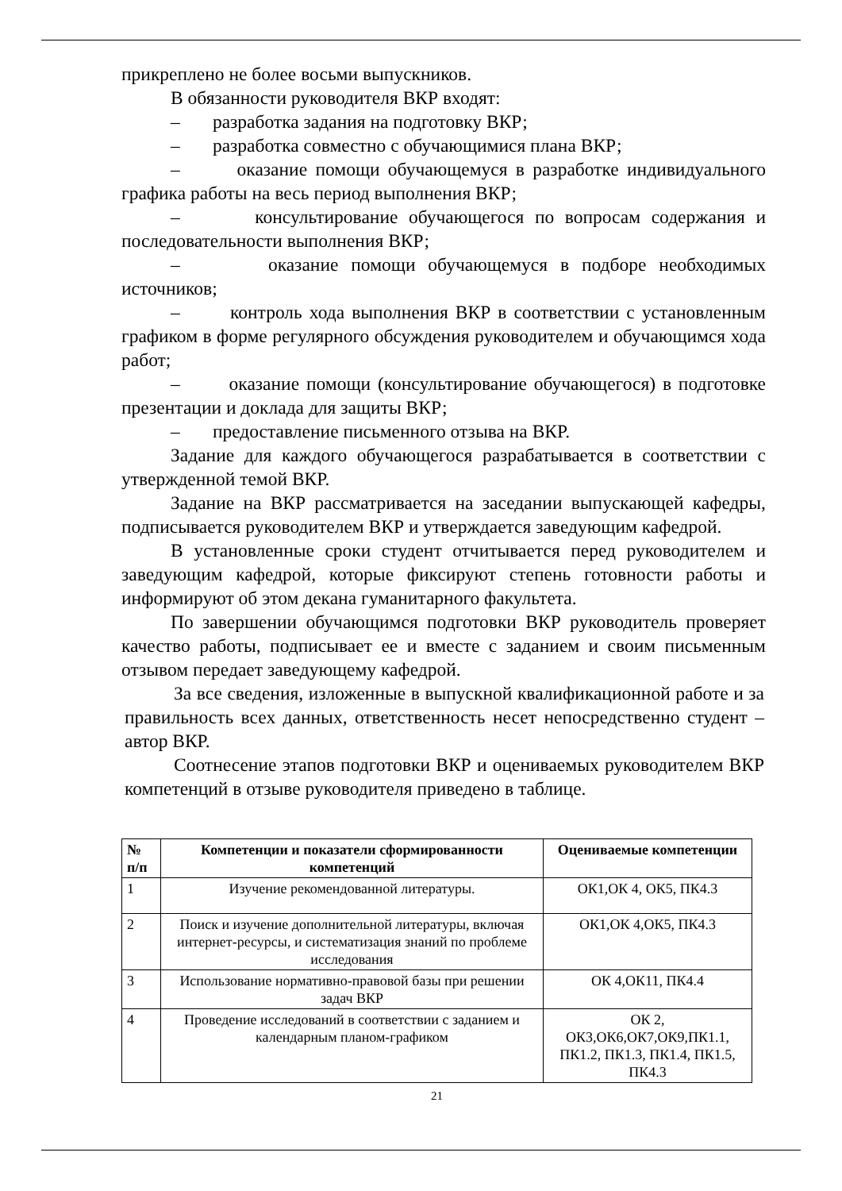прикреплено не более восьми выпускников.
В обязанности руководителя ВКР входят:
– разработка задания на подготовку ВКР;
– разработка совместно с обучающимися плана ВКР;
– оказание помощи обучающемуся в разработке индивидуального графика работы на весь период выполнения ВКР;
– консультирование обучающегося по вопросам содержания и последовательности выполнения ВКР;
– оказание помощи обучающемуся в подборе необходимых источников;
– контроль хода выполнения ВКР в соответствии с установленным графиком в форме регулярного обсуждения руководителем и обучающимся хода работ;
– оказание помощи (консультирование обучающегося) в подготовке презентации и доклада для защиты ВКР;
– предоставление письменного отзыва на ВКР.
Задание для каждого обучающегося разрабатывается в соответствии с утвержденной темой ВКР.
Задание на ВКР рассматривается на заседании выпускающей кафедры, подписывается руководителем ВКР и утверждается заведующим кафедрой.
В установленные сроки студент отчитывается перед руководителем и заведующим кафедрой, которые фиксируют степень готовности работы и информируют об этом декана гуманитарного факультета.
По завершении обучающимся подготовки ВКР руководитель проверяет качество работы, подписывает ее и вместе с заданием и своим письменным отзывом передает заведующему кафедрой.
За все сведения, изложенные в выпускной квалификационной работе и за правильность всех данных, ответственность несет непосредственно студент – автор ВКР.
Соотнесение этапов подготовки ВКР и оцениваемых руководителем ВКР компетенций в отзыве руководителя приведено в таблице.
| № п/п | Компетенции и показатели сформированности компетенций | Оцениваемые компетенции |
| --- | --- | --- |
| 1 | Изучение рекомендованной литературы. | ОК1,ОК 4, ОК5, ПК4.3 |
| 2 | Поиск и изучение дополнительной литературы, включая интернет-ресурсы, и систематизация знаний по проблеме исследования | ОК1,ОК 4,ОК5, ПК4.3 |
| 3 | Использование нормативно-правовой базы при решении задач ВКР | ОК 4,ОК11, ПК4.4 |
| 4 | Проведение исследований в соответствии с заданием и календарным планом-графиком | ОК 2, ОК3,ОК6,ОК7,ОК9,ПК1.1, ПК1.2, ПК1.3, ПК1.4, ПК1.5, ПК4.3 |
21